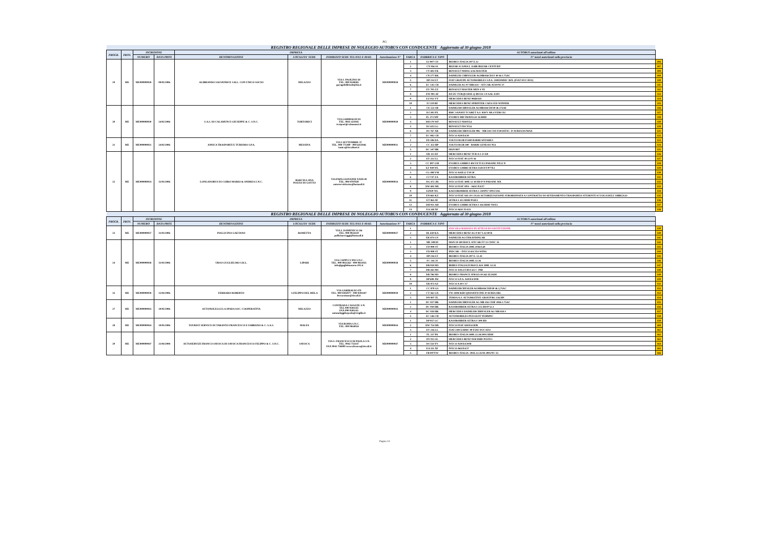AG
| REGISTRO REGIONALE DELLE IMPRESE DI NOLEGGIO AUTOBUS CON CONDUCENTE Aggiornato al 30 giugno 2018 | | | | | | | | | | | |
| PROGR. | PROV. | ISCRIZIONE | | IMPRESA | | | | | AUTOBUS autorizzati all'utilizzo | | |
| | | NUMERO | DATA PROT. | DENOMINAZIONE | LOCALITA' SEDE | INDIRIZZO SEDE TEL/FAX E-MAIL | Autorizzazione N° | TARGA | FABBRICA E TIPO | N° mezzi autorizzati nella provincia | |
| 19 | ME | ME000000028 | 09/02/2006 | ALIBRANDO SALVATRICE S.R.L. CON UNICO SOCIO | MILAZZO | VIA S. PAOLINO 58 TEL. 090 9248585 garagedelleisole@tin.it | ME000000028 | 1 | EJ 907 CD | IRISBUS ITALIA 397 E.12 | 106 |
| | | | | | | | | 2 | CY 956 SS | IRIZAR SCANIA L 114IB IRIZAR CENTURY | 107 |
| | | | | | | | | 3 | CV 692 FK | RENAULT NDDSL 6/16 MASTER | 108 |
| | | | | | | | | 4 | CN 277 RK | DAIMLER CHRYSLER AGMB416CDI F 40 46 1.75AC | 109 |
| | | | | | | | | 5 | DP 214 LT | FIAT GROUPE AUTOMOBILES S.P.A. 250EDMMC BZL (FIAT DUCATO) | 110 |
| | | | | | | | | 6 | EC 145 CH | DAIMLER AG 97 MB1324 – SITCAR AT10/NC37 | 111 |
| | | | | | | | | 7 | EV 705 ZZ | RENAULT MASTER MEN 4 VE | 112 |
| | | | | | | | | 8 | EW 991 AF | ISUZU TURQUOISE Q-BUS31 3 0 AAL E1P2 | 113 |
| | | | | | | | | 9 | EZ 053 VY | MERCEDES BENZ 906BA50 | 114 |
| | | | | | | | | 10 | FJ 219 BF | MERCEDES BENZ SPRINTER CAFA SUD WINNER | 115 |
| 20 | ME | ME000000030 | 24/02/2006 | S.A.S. DI CALAMUNCI GIUSEPPE & C. S.N.C. | TORTORICI | VIA GARIBALDI 83 TEL. 0941 421045 trasport@calamunci.it | ME000000030 | 1 | CE 522 SB | DAIMLERCHRYSLER AGMB416CDF40 46 175AE | 116 |
| | | | | | | | | 2 | DJ 302 PX | BMC SANAYI TCARET A.S. 850/V AR.4 VERS D2 | 117 |
| | | | | | | | | 3 | FL 273 MY | EVOBUS MB TRAVEGO 16 RHD | 118 |
| | | | | | | | | 4 | DH 170 WF | RENAULT NDDYL6 | 119 |
| | | | | | | | | 5 | DJ 425 LG | RENAULT FDCYL6 | 120 |
| | | | | | | | | 6 | DS 767 XB | DAIMLERCHRYSLER 906 – MB 518 CDI F50/OFFIC. D'AURIA DS/MAX | 121 |
| | | | | | | | | 7 | EC 082 CH | IVECO A50/E4/20 | 122 |
| 21 | ME | ME000000031 | 24/02/2006 | JONICA TRASPORTI E TURISMO S.P.A. | MESSINA | VIA I SETTEMBRE 37 TEL. 090 771400 - 090 6415946 ionica@tiscalinet.it | ME000000031 | 1 | FD 596 DA | VOLVO B12B FS380 BARBI ANTARES | 123 |
| | | | | | | | | 2 | CC 353 HP | VOLVO B12B 380 - BARBI GENESIS N53 | 124 |
| | | | | | | | | 5 | DC 347 HK | MAN R07 | 125 |
| 22 | ME | ME000000034 | 31/03/2006 | LONGANOBUS DI COIRO MARIO & ANDREA S.N.C. | BARCELLONA POZZO DI GOTTO | VIA PAPA GIOVANNI XXIII 49 TEL. 090 9797830 autoserviziicoiro@hotmail.it | ME000000034 | 1 | ER 113 EF | MERCEDES BENZ TUR A S O 350 | 126 |
| | | | | | | | | 2 | EV 222 LL | IVECO FIAT 49.12/N-36 | 127 |
| | | | | | | | | 3 | CC 897 GM | EVOBUS GMBH 0 404 V8 TI E2 PADANE NX12 N | 128 |
| | | | | | | | | 4 | EZ 940 WL | EVOBUS GMBH SETRA S328 DT/P77E2 | 129 |
| | | | | | | | | 5 | CG 498 VM | IVECO A45E12 T19 50 | 130 |
| | | | | | | | | 6 | CJ 747 ZA | KASSBOHRER SETRA | 131 |
| | | | | | | | | 7 | DG 472 JH | IVECO FIAT 380E 12 38 HD P N PADANE MX | 132 |
| | | | | | | | | 8 | DW 682 ML | IVECO FIAT SPA – A65C/E4/27 | 133 |
| | | | | | | | | 9 | EZ920 WL | KAESSBOHRER SETRA S 250/P57 SPECIAL | 134 |
| | | | | | | | | 10 | EN 861 KZ | IVECO FIAT A45 10 1 IG41 AUTORIZZAZIONE SUBORDINATA A CONTRATTO DI AFFIDAMENTO TRASPORTO STUDENTI SCUOLA DELL'OBBLIGO | 135 |
| | | | | | | | | 11 | ET 861 AV | SETRA S 415 HDH P55E3 | 136 |
| | | | | | | | | 12 | DH 911 AH | EVOBUS GMBH SETRA S 416 HDH-V8/E3 | 137 |
| | | | | | | | | 13 | EA 348 XF | IVECO A65C/E4/25 | 138 |
| REGISTRO REGIONALE DELLE IMPRESE DI NOLEGGIO AUTOBUS CON CONDUCENTE Aggiornato al 30 giugno 2018 | | | | | | | | | | | |
| PROGR. | PROV. | ISCRIZIONE | | IMPRESA | | | | | AUTOBUS autorizzati all'utilizzo | | |
| | | NUMERO | DATA PROT. | DENOMINAZIONE | LOCALITA' SEDE | INDIRIZZO SEDE TEL/FAX E-MAIL | Autorizzazione N° | TARGA | FABBRICA E TIPO | N° mezzi autorizzati nella provincia | |
| 23 | ME | ME000000037 | 31/03/2006 | POLLICINO GAETANO | ROMETTA | VIA S. DOMENICA 136 TEL. 090 9924119 pollicinoviaggi@hotmail.it | ME000000037 | 1 | | VEICOLO RADIATO IN ATTESA DI SOSTITUZIONE | 139 |
| | | | | | | | | 2 | DL 650 KA | MERCEDES BENZ AG 0 817 L42 80 B | 140 |
| | | | | | | | | 3 | EK 874 GV | DAIMLER AG/TEKAYDINLAR | 141 |
| 24 | ME | ME000000038 | 31/03/2006 | URSO GUGLIELMO S.R.L. | LIPARI | VIA CAPPUCCINI S.N.C. TEL. 090 9811262 - 090 9811835 info@guglielmourso.191.it | ME000000038 | 1 | ME 509/20 | MAN 10 180 HOCL SITCAR FT 11 CDNC 35 | 142 |
| | | | | | | | | 2 | FD 080 ST | IRISBUS ITALIA 389E.1036/L60 | 143 |
| | | | | | | | | 3 | FD 080 ST | INDCAR – IVECO 65C/E4-WING | 144 |
| | | | | | | | | 4 | DP 216 LT | IRISBUS ITALIA 397 E. 12.43 | 145 |
| | | | | | | | | 5 | FC 345 JS | IRISBUS ITALIA 389E.12.36 | 146 |
| | | | | | | | | 6 | DB 018 MS | IRIBUS ITALIA EUROCLASS 389E 12.35 | 147 |
| | | | | | | | | 7 | DB 265 MS | IVECO JOLLY BUS 65 C JNB | 148 |
| | | | | | | | | 8 | DB 786 MS | IRISBUS FRANCE SFR115-10.362 ILIADE | 149 |
| | | | | | | | | 9 | DP 608 JM | IVECO S.P.A. A50/E4/20/B | 150 |
| | | | | | | | | 10 | ER 872 AZ | IVECO A 40 C17 | 151 |
| 25 | ME | ME000000039 | 12/04/2006 | FERRARO ROBERTO | S.FILIPPO DEL MELA | VIA GARIBALDI 479 TEL. 090 9392077 - 090 9391187 ferrarotour@tiscali.it | ME000000039 | 1 | CC 870 GS | DAIMLERCRYSLER AGMB416CDIF40 46 1,75AC | 152 |
| | | | | | | | | 2 | CT 362 GX | VW 2DM KHCQX0/OFFICINE D'AURIA SRL | 153 |
| | | | | | | | | 3 | DN 897 TL | TEMSA A.S. AUTOMOTIVE GROUP BG 136 HN | 154 |
| 27 | ME | ME000000043 | 10/05/2006 | AUTONOLEGGI LA SPADA SOC. COOPERATIVA | MILAZZO | CONTRADA CASAZZE S.N. TEL 090 9281145 FAX 090 9281145 autonoleggilaspada@virgilio.it | ME000000043 | 1 | DC 027 HK | DAIMLERCHRYSLER AG MB 416 CDIF 4046 1.75AC | 155 |
| | | | | | | | | 2 | DC 050 HK | KASSBOHRER SETRA S 215 HD/P 52.3 | 156 |
| | | | | | | | | 4 | DC 028 HK | MERCEDES DAIMLERCHRYSLER AG MB 818 S | 157 |
| | | | | | | | | 5 | EC 546 CH | AUTOMOBILES PEUGEOT YEHMNC | 158 |
| 28 | ME | ME000000044 | 10/05/2006 | TOURIST SERVICE DI TARANTO FRANCESCO E FABRIZIO & C. S.A.S. | MALFA | VIA ROMA S.N.C. TEL. 090 9844034 | ME000000044 | 1 | DP 957 GC | KASSBOHRER SETRA S 309 HD | 159 |
| | | | | | | | | 2 | DW 724 ML | IVECO FIAT A50/E4/20/B | 160 |
| | | | | | | | | 3 | EV 216 LL | FIAT 230CLMMC 00 FIAT DUCATO | 161 |
| 29 | ME | ME000000047 | 21/04/2008 | AUTOSERVIZI FRANCO SAVOCA DI SAVOCA FRANCESCO FILIPPO & C. S.N.C. | SAVOCA | VIA S. FRANCESCO DI PAOLA S.N. TEL. 0942 751147 FAX 0942 756899 savocafranco@tiscali.it | ME000000047 | 1 | FL 237 PA | IRISBUS ITALIA 389E.12.38/2001 HDH | 162 |
| | | | | | | | | 2 | DV 013 SL | MERCEDES BENZ 0350 RHD P55TE3 | 163 |
| | | | | | | | | 3 | DS 554 YV | IVECO A50/E4/20/B | 164 |
| | | | | | | | | 4 | EA 331 XF | IVECO A65/E4/27 | 165 |
| | | | | | | | | 5 | FB 007YW | IRISBUS ITALIA -391E.12.35/M 2001/NC 55 | 166 |
Pagina 14